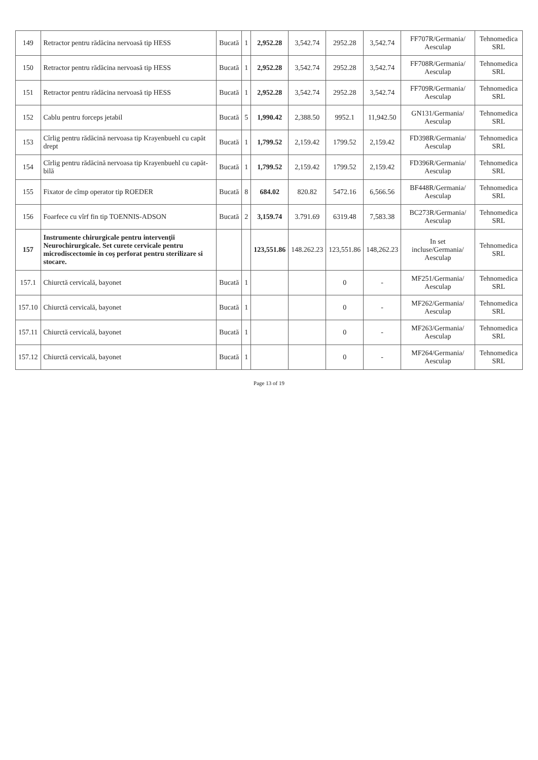| 149 | Retractor pentru rădăcina nervoasă tip HESS | Bucată | 1 | 2,952.28 | 3,542.74 | 2952.28 | 3,542.74 | FF707R/Germania/ Aesculap | Tehnomedica SRL |
| 150 | Retractor pentru rădăcina nervoasă tip HESS | Bucată | 1 | 2,952.28 | 3,542.74 | 2952.28 | 3,542.74 | FF708R/Germania/ Aesculap | Tehnomedica SRL |
| 151 | Retractor pentru rădăcina nervoasă tip HESS | Bucată | 1 | 2,952.28 | 3,542.74 | 2952.28 | 3,542.74 | FF709R/Germania/ Aesculap | Tehnomedica SRL |
| 152 | Cablu pentru forceps jetabil | Bucată | 5 | 1,990.42 | 2,388.50 | 9952.1 | 11,942.50 | GN131/Germania/ Aesculap | Tehnomedica SRL |
| 153 | Cîrlig pentru rădăcină nervoasa tip Krayenbuehl cu capăt drept | Bucată | 1 | 1,799.52 | 2,159.42 | 1799.52 | 2,159.42 | FD398R/Germania/ Aesculap | Tehnomedica SRL |
| 154 | Cîrlig pentru rădăcină nervoasa tip Krayenbuehl cu capăt-bilă | Bucată | 1 | 1,799.52 | 2,159.42 | 1799.52 | 2,159.42 | FD396R/Germania/ Aesculap | Tehnomedica SRL |
| 155 | Fixator de cîmp operator tip ROEDER | Bucată | 8 | 684.02 | 820.82 | 5472.16 | 6,566.56 | BF448R/Germania/ Aesculap | Tehnomedica SRL |
| 156 | Foarfece cu vîrf fin tip TOENNIS-ADSON | Bucată | 2 | 3,159.74 | 3.791.69 | 6319.48 | 7,583.38 | BC273R/Germania/ Aesculap | Tehnomedica SRL |
| 157 | Instrumente chirurgicale pentru intervenţii Neurochirurgicale. Set curete cervicale pentru microdiscectomie in coş perforat pentru sterilizare si stocare. | | | 123,551.86 | 148.262.23 | 123,551.86 | 148,262.23 | In set incluse/Germania/ Aesculap | Tehnomedica SRL |
| 157.1 | Chiurctă cervicală, bayonet | Bucată | 1 | | | 0 | - | MF251/Germania/ Aesculap | Tehnomedica SRL |
| 157.10 | Chiurctă cervicală, bayonet | Bucată | 1 | | | 0 | - | MF262/Germania/ Aesculap | Tehnomedica SRL |
| 157.11 | Chiurctă cervicală, bayonet | Bucată | 1 | | | 0 | - | MF263/Germania/ Aesculap | Tehnomedica SRL |
| 157.12 | Chiurctă cervicală, bayonet | Bucată | 1 | | | 0 | - | MF264/Germania/ Aesculap | Tehnomedica SRL |
Page 13 of 19